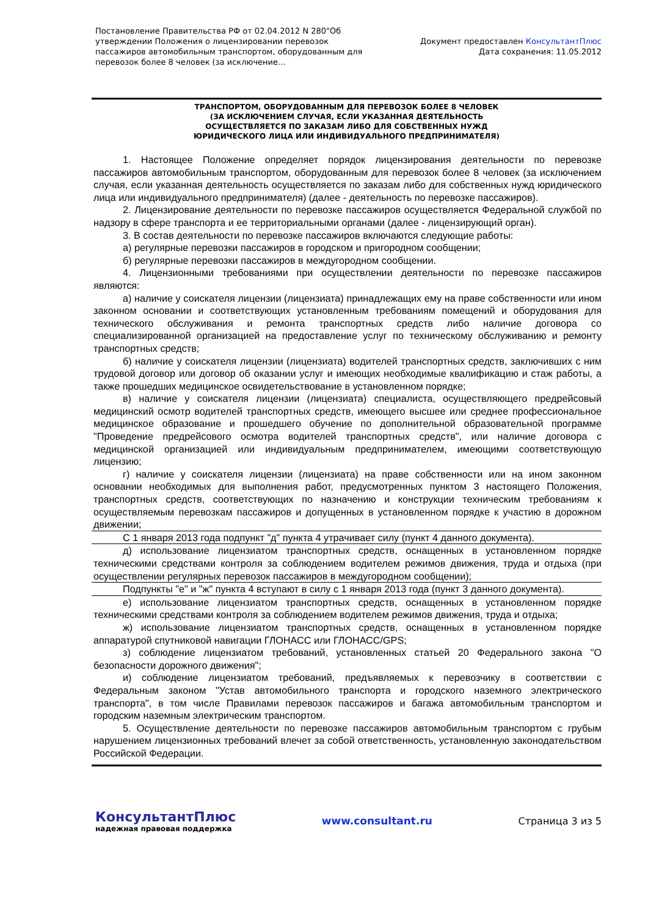Постановление Правительства РФ от 02.04.2012 N 280"Об утверждении Положения о лицензировании перевозок пассажиров автомобильным транспортом, оборудованным для перевозок более 8 человек (за исключение...
Документ предоставлен КонсультантПлюс
Дата сохранения: 11.05.2012
ТРАНСПОРТОМ, ОБОРУДОВАННЫМ ДЛЯ ПЕРЕВОЗОК БОЛЕЕ 8 ЧЕЛОВЕК
(ЗА ИСКЛЮЧЕНИЕМ СЛУЧАЯ, ЕСЛИ УКАЗАННАЯ ДЕЯТЕЛЬНОСТЬ
ОСУЩЕСТВЛЯЕТСЯ ПО ЗАКАЗАМ ЛИБО ДЛЯ СОБСТВЕННЫХ НУЖД
ЮРИДИЧЕСКОГО ЛИЦА ИЛИ ИНДИВИДУАЛЬНОГО ПРЕДПРИНИМАТЕЛЯ)
1. Настоящее Положение определяет порядок лицензирования деятельности по перевозке пассажиров автомобильным транспортом, оборудованным для перевозок более 8 человек (за исключением случая, если указанная деятельность осуществляется по заказам либо для собственных нужд юридического лица или индивидуального предпринимателя) (далее - деятельность по перевозке пассажиров).
2. Лицензирование деятельности по перевозке пассажиров осуществляется Федеральной службой по надзору в сфере транспорта и ее территориальными органами (далее - лицензирующий орган).
3. В состав деятельности по перевозке пассажиров включаются следующие работы:
а) регулярные перевозки пассажиров в городском и пригородном сообщении;
б) регулярные перевозки пассажиров в междугородном сообщении.
4. Лицензионными требованиями при осуществлении деятельности по перевозке пассажиров являются:
а) наличие у соискателя лицензии (лицензиата) принадлежащих ему на праве собственности или ином законном основании и соответствующих установленным требованиям помещений и оборудования для технического обслуживания и ремонта транспортных средств либо наличие договора со специализированной организацией на предоставление услуг по техническому обслуживанию и ремонту транспортных средств;
б) наличие у соискателя лицензии (лицензиата) водителей транспортных средств, заключивших с ним трудовой договор или договор об оказании услуг и имеющих необходимые квалификацию и стаж работы, а также прошедших медицинское освидетельствование в установленном порядке;
в) наличие у соискателя лицензии (лицензиата) специалиста, осуществляющего предрейсовый медицинский осмотр водителей транспортных средств, имеющего высшее или среднее профессиональное медицинское образование и прошедшего обучение по дополнительной образовательной программе "Проведение предрейсового осмотра водителей транспортных средств", или наличие договора с медицинской организацией или индивидуальным предпринимателем, имеющими соответствующую лицензию;
г) наличие у соискателя лицензии (лицензиата) на праве собственности или на ином законном основании необходимых для выполнения работ, предусмотренных пунктом 3 настоящего Положения, транспортных средств, соответствующих по назначению и конструкции техническим требованиям к осуществляемым перевозкам пассажиров и допущенных в установленном порядке к участию в дорожном движении;
С 1 января 2013 года подпункт "д" пункта 4 утрачивает силу (пункт 4 данного документа).
д) использование лицензиатом транспортных средств, оснащенных в установленном порядке техническими средствами контроля за соблюдением водителем режимов движения, труда и отдыха (при осуществлении регулярных перевозок пассажиров в междугородном сообщении);
Подпункты "е" и "ж" пункта 4 вступают в силу с 1 января 2013 года (пункт 3 данного документа).
е) использование лицензиатом транспортных средств, оснащенных в установленном порядке техническими средствами контроля за соблюдением водителем режимов движения, труда и отдыха;
ж) использование лицензиатом транспортных средств, оснащенных в установленном порядке аппаратурой спутниковой навигации ГЛОНАСС или ГЛОНАСС/GPS;
з) соблюдение лицензиатом требований, установленных статьей 20 Федерального закона "О безопасности дорожного движения";
и) соблюдение лицензиатом требований, предъявляемых к перевозчику в соответствии с Федеральным законом "Устав автомобильного транспорта и городского наземного электрического транспорта", в том числе Правилами перевозок пассажиров и багажа автомобильным транспортом и городским наземным электрическим транспортом.
5. Осуществление деятельности по перевозке пассажиров автомобильным транспортом с грубым нарушением лицензионных требований влечет за собой ответственность, установленную законодательством Российской Федерации.
КонсультантПлюс
надежная правовая поддержка
www.consultant.ru Страница 3 из 5